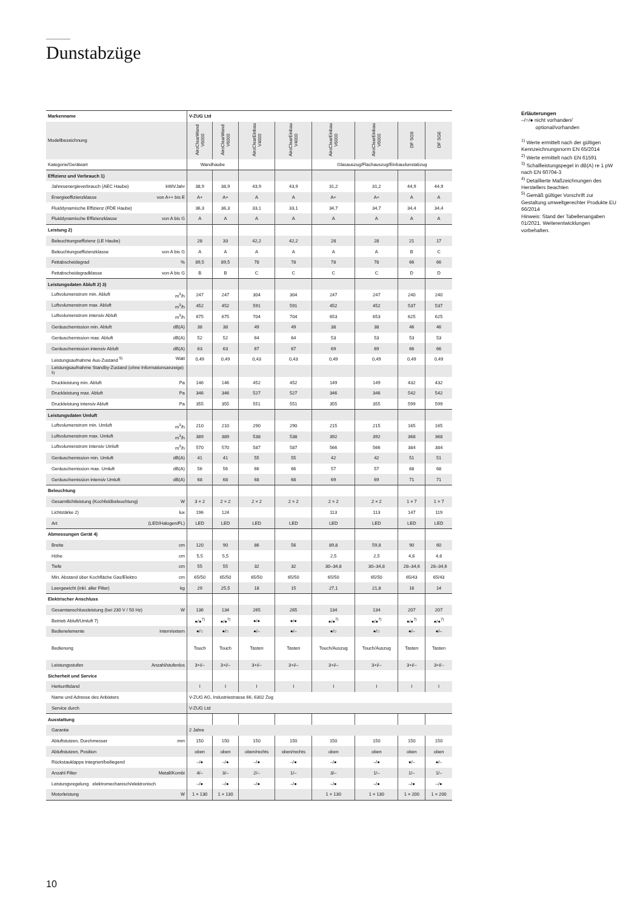Dunstabzüge
| Markenname | V-ZUG Ltd | | | | | | | |
| Modellbezeichnung | AiroClearWand V6000 | AiroClearWand V6000 | AiroClearEinbau V4000 | AiroClearEinbau V4000 | AiroClearEinbau V6000 | AiroClearEinbau V6000 | DF SG9 | DF SG6 |
| Kategorie/Geräteart | Wandhaube | | | | Glasauszug/Flachauszug/Einbaudunstabzug | | | |
| Effizienz und Verbrauch 1) | | | | | | | | |
| Jahresenergieverbrauch (AEC Haube) kWh/Jahr | 38,9 | 38,9 | 43,9 | 43,9 | 31,2 | 31,2 | 44,9 | 44,9 |
| Energieeffizienzklasse von A++ bis E | A+ | A+ | A | A | A+ | A+ | A | A |
| Fluiddynamische Effizienz (FDE Haube) | 36,3 | 36,3 | 33,1 | 33,1 | 34,7 | 34,7 | 34,4 | 34,4 |
| Fluiddynamische Effizienzklasse von A bis G | A | A | A | A | A | A | A | A |
| Leistung 2) | | | | | | | | |
| Beleuchtungseffizienz (LE Haube) | 28 | 33 | 42,2 | 42,2 | 28 | 28 | 21 | 17 |
| Beleuchtungseffizienzklasse von A bis G | A | A | A | A | A | A | B | C |
| Fettabscheidegrad % | 89,5 | 89,5 | 78 | 78 | 78 | 78 | 66 | 66 |
| Fettabscheidegradklasse von A bis G | B | B | C | C | C | C | D | D |
| Leistungsdaten Abluft 2) 3) | | | | | | | | |
| Luftvolumenstrom min. Abluft m<sup>3</sup>/h | 247 | 247 | 304 | 304 | 247 | 247 | 240 | 240 |
| Luftvolumenstrom max. Abluft m<sup>3</sup>/h | 452 | 452 | 591 | 591 | 452 | 452 | 537 | 537 |
| Luftvolumenstrom intensiv Abluft m<sup>3</sup>/h | 675 | 675 | 704 | 704 | 653 | 653 | 625 | 625 |
| Geräuschemission min. Abluft dB(A) | 38 | 38 | 49 | 49 | 38 | 38 | 46 | 46 |
| Geräuschemission max. Abluft dB(A) | 52 | 52 | 64 | 64 | 53 | 53 | 53 | 53 |
| Geräuschemission intensiv Abluft dB(A) | 63 | 63 | 67 | 67 | 69 | 69 | 66 | 66 |
| Leistungsaufnahme Aus-Zustand <sup>5)</sup> Watt | 0,49 | 0,49 | 0,43 | 0,43 | 0,49 | 0,49 | 0,49 | 0,49 |
| Leistungsaufnahme Standby-Zustand (ohne Informationsanzeige) <sup>5)</sup> | | | | | | | | |
| Druckleistung min. Abluft Pa | 146 | 146 | 452 | 452 | 149 | 149 | 432 | 432 |
| Druckleistung max. Abluft Pa | 346 | 346 | 527 | 527 | 346 | 346 | 542 | 542 |
| Druckleistung intensiv Abluft Pa | 355 | 355 | 551 | 551 | 355 | 355 | 599 | 599 |
| Leistungsdaten Umluft | | | | | | | | |
| Luftvolumenstrom min. Umluft m<sup>3</sup>/h | 210 | 210 | 290 | 290 | 215 | 215 | 165 | 165 |
| Luftvolumenstrom max. Umluft m<sup>3</sup>/h | 389 | 389 | 538 | 538 | 392 | 392 | 368 | 368 |
| Luftvolumenstrom intensiv Umluft m<sup>3</sup>/h | 570 | 570 | 587 | 587 | 566 | 566 | 384 | 384 |
| Geräuschemission min. Umluft dB(A) | 41 | 41 | 55 | 55 | 42 | 42 | 51 | 51 |
| Geräuschemission max. Umluft dB(A) | 56 | 56 | 66 | 66 | 57 | 57 | 68 | 68 |
| Geräuschemission intensiv Umluft dB(A) | 68 | 68 | 68 | 68 | 69 | 69 | 71 | 71 |
| Beleuchtung | | | | | | | | |
| Gesamtlichtleistung (Kochfeldbeleuchtung) W | 3 × 2 | 2 × 2 | 2 × 2 | 2 × 2 | 2 × 2 | 2 × 2 | 1 × 7 | 1 × 7 |
| Lichtstärke 2) lux | 196 | 124 | | | 113 | 113 | 147 | 119 |
| Art (LED/Halogen/FL) | LED | LED | LED | LED | LED | LED | LED | LED |
| Abmessungen Gerät 4) | | | | | | | | |
| Breite cm | 120 | 90 | 86 | 56 | 89,8 | 59,8 | 90 | 60 |
| Höhe cm | 5,5 | 5,5 | | | 2,5 | 2,5 | 4,6 | 4,6 |
| Tiefe cm | 55 | 55 | 32 | 32 | 30–34,8 | 30–34,8 | 28–34,6 | 28–34,6 |
| Min. Abstand über Kochfläche Gas/Elektro cm | 65/50 | 65/50 | 65/50 | 65/50 | 65/50 | 65/50 | 65/43 | 65/43 |
| Leergewicht (inkl. aller Filter) kg | 29 | 25,5 | 18 | 15 | 27,1 | 21,8 | 16 | 14 |
| Elektrischer Anschluss | | | | | | | | |
| Gesamtanschlussleistung (bei 230 V / 50 Hz) W | 136 | 134 | 265 | 265 | 134 | 134 | 207 | 207 |
| Betrieb Abluft/Umluft 7) | ●/●<sup>7)</sup> | ●/●<sup>7)</sup> | ●/● | ●/● | ●/●<sup>7)</sup> | ●/●<sup>7)</sup> | ●/●<sup>7)</sup> | ●/●<sup>7)</sup> |
| Bedienelemente intern/extern | ●/○ | ●/○ | ●/– | ●/– | ●/○ | ●/○ | ●/– | ●/– |
| Bedienung | Touch | Touch | Tasten | Tasten | Touch/Auszug | Touch/Auszug | Tasten | Tasten |
| Leistungsstufen Anzahl/stufenlos | 3+i/– | 3+i/– | 3+i/– | 3+i/– | 3+i/– | 3+i/– | 3+i/– | 3+i/– |
| Sicherheit und Service | | | | | | | | |
| Herkunftsland | I | I | I | I | I | I | I | I |
| Name und Adresse des Anbieters | V-ZUG AG, Industriestrasse 66, 6302 Zug | | | | | | | |
| Service durch | V-ZUG Ltd | | | | | | | |
| Ausstattung | | | | | | | | |
| Garantie | 2 Jahre | | | | | | | |
| Abluftstutzen, Durchmesser mm | 150 | 150 | 150 | 150 | 150 | 150 | 150 | 150 |
| Abluftstutzen, Position | oben | oben | oben/rechts | oben/rechts | oben | oben | oben | oben |
| Rückstauklappe integriert/beiliegend | –/● | –/● | –/● | –/● | –/● | –/● | ●/– | ●/– |
| Anzahl Filter Metall/Kombi | 4/– | 3/– | 2/– | 1/– | 3/– | 1/– | 1/– | 1/– |
| Leistungsregelung elektromechanisch/elektronisch | –/● | –/● | –/● | –/● | –/● | –/● | –/● | –/● |
| Motorleistung W | 1 × 130 | 1 × 130 | | | 1 × 130 | 1 × 130 | 1 × 200 | 1 × 200 |
Erläuterungen
–/○/● nicht vorhanden/
optional/vorhanden
<sup>1)</sup> Werte ermittelt nach der gültigen Kennzeichnungsnorm EN 65/2014
<sup>2)</sup> Werte ermittelt nach EN 61591
<sup>3)</sup> Schallleistungspegel in dB(A) re 1 pW nach EN 60704-3
<sup>4)</sup> Detaillierte Maßzeichnungen des Herstellers beachten
<sup>5)</sup> Gemäß gültiger Vorschrift zur Gestaltung umweltgerechter Produkte EU 66/2014
Hinweis: Stand der Tabellenangaben 01/2021. Weiterentwicklungen vorbehalten.
10